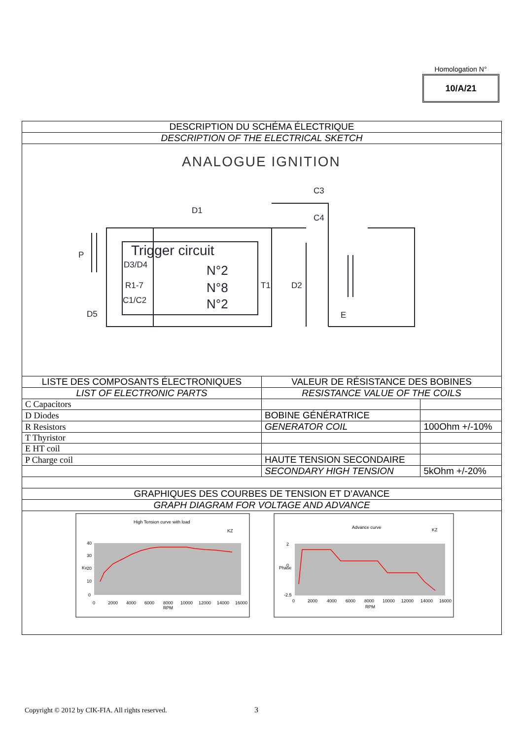Homologation N°
10/A/21
| DESCRIPTION DU SCHÉMA ÉLECTRIQUE | | |
| DESCRIPTION OF THE ELECTRICAL SKETCH | | |
| ANALOGUE IGNITION C3 C4 D1 P D3/D4 R1-7 C1/C2 D5 T1 D2 E Trigger circuit N°2 N°8 N°2 | | |
| LISTE DES COMPOSANTS ÉLECTRONIQUES | VALEUR DE RÉSISTANCE DES BOBINES | |
| LIST OF ELECTRONIC PARTS | RESISTANCE VALUE OF THE COILS | |
| C Capacitors | | |
| D Diodes | BOBINE GÉNÉRATRICE | |
| R Resistors | GENERATOR COIL | 100Ohm +/-10% |
| T Thyristor | | |
| E HT coil | | |
| P Charge coil | HAUTE TENSION SECONDAIRE | |
| | SECONDARY HIGH TENSION | 5kOhm +/-20% |
| GRAPHIQUES DES COURBES DE TENSION ET D’AVANCE | | |
| GRAPH DIAGRAM FOR VOLTAGE AND ADVANCE | | |
| High Tension curve with load KZ 40 30 20 10 0 0 2000 4000 6000 8000 10000 12000 14000 16000 RPM Kv Advance curve KZ 2 0 -2.5 0 2000 4000 6000 8000 10000 12000 14000 16000 RPM Phase | | |
Copyright © 2012 by CIK-FIA. All rights reserved.
3